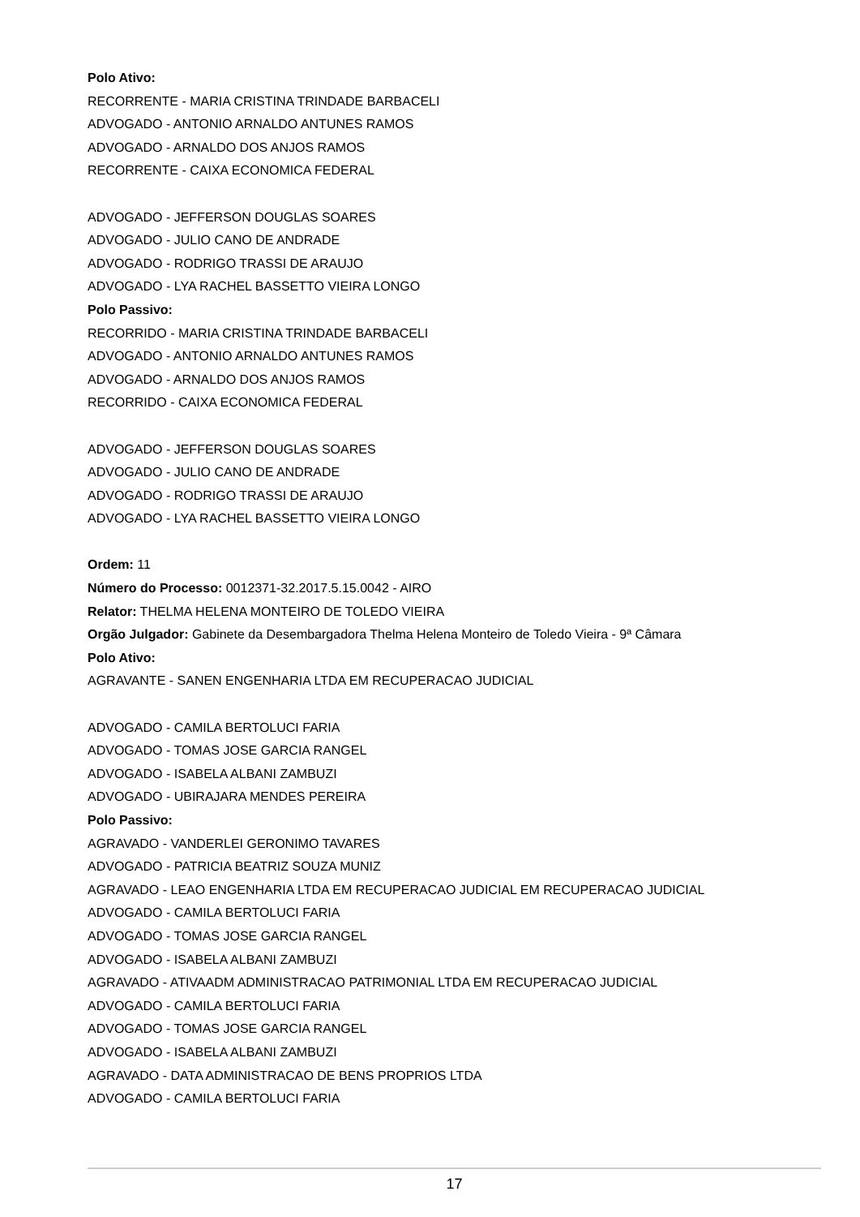Polo Ativo:
RECORRENTE - MARIA CRISTINA TRINDADE BARBACELI
ADVOGADO - ANTONIO ARNALDO ANTUNES RAMOS
ADVOGADO - ARNALDO DOS ANJOS RAMOS
RECORRENTE - CAIXA ECONOMICA FEDERAL
ADVOGADO - JEFFERSON DOUGLAS SOARES
ADVOGADO - JULIO CANO DE ANDRADE
ADVOGADO - RODRIGO TRASSI DE ARAUJO
ADVOGADO - LYA RACHEL BASSETTO VIEIRA LONGO
Polo Passivo:
RECORRIDO - MARIA CRISTINA TRINDADE BARBACELI
ADVOGADO - ANTONIO ARNALDO ANTUNES RAMOS
ADVOGADO - ARNALDO DOS ANJOS RAMOS
RECORRIDO - CAIXA ECONOMICA FEDERAL
ADVOGADO - JEFFERSON DOUGLAS SOARES
ADVOGADO - JULIO CANO DE ANDRADE
ADVOGADO - RODRIGO TRASSI DE ARAUJO
ADVOGADO - LYA RACHEL BASSETTO VIEIRA LONGO
Ordem: 11
Número do Processo: 0012371-32.2017.5.15.0042 - AIRO
Relator: THELMA HELENA MONTEIRO DE TOLEDO VIEIRA
Orgão Julgador: Gabinete da Desembargadora Thelma Helena Monteiro de Toledo Vieira - 9ª Câmara
Polo Ativo:
AGRAVANTE - SANEN ENGENHARIA LTDA EM RECUPERACAO JUDICIAL
ADVOGADO - CAMILA BERTOLUCI FARIA
ADVOGADO - TOMAS JOSE GARCIA RANGEL
ADVOGADO - ISABELA ALBANI ZAMBUZI
ADVOGADO - UBIRAJARA MENDES PEREIRA
Polo Passivo:
AGRAVADO - VANDERLEI GERONIMO TAVARES
ADVOGADO - PATRICIA BEATRIZ SOUZA MUNIZ
AGRAVADO - LEAO ENGENHARIA LTDA EM RECUPERACAO JUDICIAL EM RECUPERACAO JUDICIAL
ADVOGADO - CAMILA BERTOLUCI FARIA
ADVOGADO - TOMAS JOSE GARCIA RANGEL
ADVOGADO - ISABELA ALBANI ZAMBUZI
AGRAVADO - ATIVAADM ADMINISTRACAO PATRIMONIAL LTDA EM RECUPERACAO JUDICIAL
ADVOGADO - CAMILA BERTOLUCI FARIA
ADVOGADO - TOMAS JOSE GARCIA RANGEL
ADVOGADO - ISABELA ALBANI ZAMBUZI
AGRAVADO - DATA ADMINISTRACAO DE BENS PROPRIOS LTDA
ADVOGADO - CAMILA BERTOLUCI FARIA
17